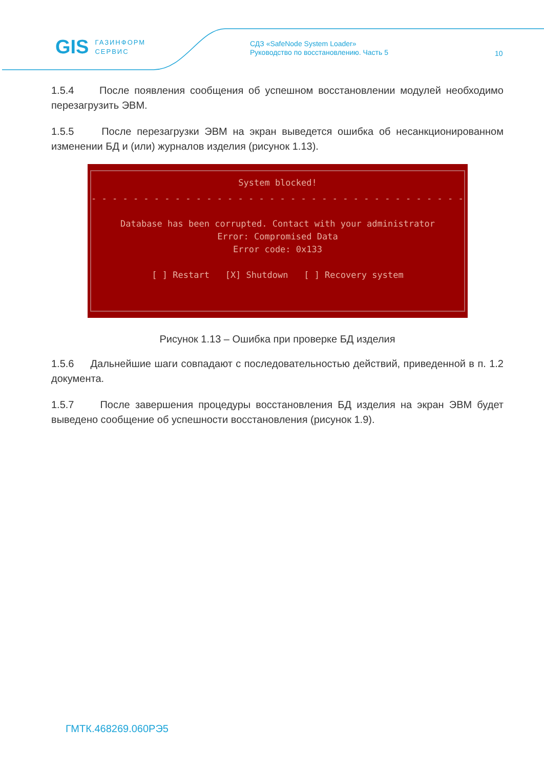GIS ГАЗИНФОРМ
СЕРВИС
СДЗ «SafeNode System Loader»
Руководство по восстановлению. Часть 5
10
1.5.4 После появления сообщения об успешном восстановлении модулей необходимо перезагрузить ЭВМ.
1.5.5 После перезагрузки ЭВМ на экран выведется ошибка об несанкционированном изменении БД и (или) журналов изделия (рисунок 1.13).
System blocked!
- - - - - - - - - - - - - - - - - - - - - - - - - - - - - - - - - - - - - - - - - - - - - - - -
Database has been corrupted. Contact with your administrator
Error: Compromised Data
Error code: 0x133
[ ] Restart [X] Shutdown [ ] Recovery system
Рисунок 1.13 – Ошибка при проверке БД изделия
1.5.6 Дальнейшие шаги совпадают с последовательностью действий, приведенной в п. 1.2 документа.
1.5.7 После завершения процедуры восстановления БД изделия на экран ЭВМ будет выведено сообщение об успешности восстановления (рисунок 1.9).
ГМТК.468269.060РЭ5